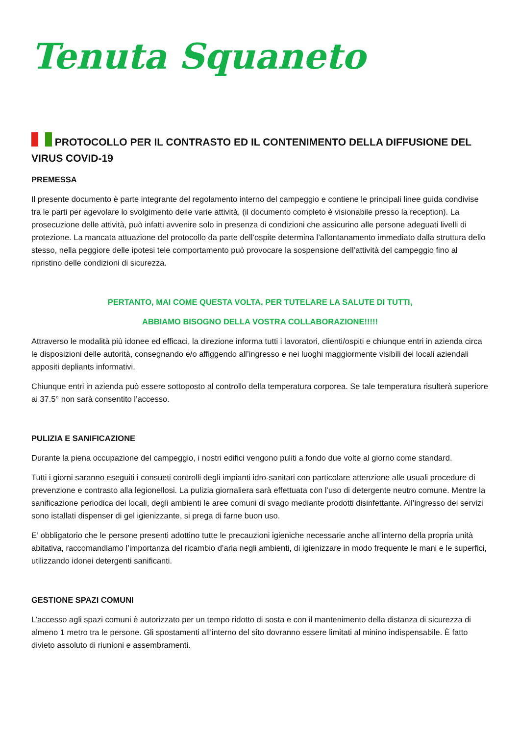Tenuta Squaneto
PROTOCOLLO PER IL CONTRASTO ED IL CONTENIMENTO DELLA DIFFUSIONE DEL VIRUS COVID-19
PREMESSA
Il presente documento è parte integrante del regolamento interno del campeggio e contiene le principali linee guida condivise tra le parti per agevolare lo svolgimento delle varie attività, (il documento completo è visionabile presso la reception). La prosecuzione delle attività, può infatti avvenire solo in presenza di condizioni che assicurino alle persone adeguati livelli di protezione. La mancata attuazione del protocollo da parte dell’ospite determina l’allontanamento immediato dalla struttura dello stesso, nella peggiore delle ipotesi tele comportamento può provocare la sospensione dell’attività del campeggio fino al ripristino delle condizioni di sicurezza.
PERTANTO, MAI COME QUESTA VOLTA, PER TUTELARE LA SALUTE DI TUTTI,
ABBIAMO BISOGNO DELLA VOSTRA COLLABORAZIONE!!!!!
Attraverso le modalità più idonee ed efficaci, la direzione informa tutti i lavoratori, clienti/ospiti e chiunque entri in azienda circa le disposizioni delle autorità, consegnando e/o affiggendo all’ingresso e nei luoghi maggiormente visibili dei locali aziendali appositi depliants informativi.
Chiunque entri in azienda può essere sottoposto al controllo della temperatura corporea. Se tale temperatura risulterà superiore ai 37.5° non sarà consentito l’accesso.
PULIZIA E SANIFICAZIONE
Durante la piena occupazione del campeggio, i nostri edifici vengono puliti a fondo due volte al giorno come standard.
Tutti i giorni saranno eseguiti i consueti controlli degli impianti idro-sanitari con particolare attenzione alle usuali procedure di prevenzione e contrasto alla legionellosi. La pulizia giornaliera sarà effettuata con l’uso di detergente neutro comune. Mentre la sanificazione periodica dei locali, degli ambienti le aree comuni di svago mediante prodotti disinfettante. All’ingresso dei servizi sono istallati dispenser di gel igienizzante, si prega di farne buon uso.
E’ obbligatorio che le persone presenti adottino tutte le precauzioni igieniche necessarie anche all’interno della propria unità abitativa, raccomandiamo l’importanza del ricambio d’aria negli ambienti, di igienizzare in modo frequente le mani e le superfici, utilizzando idonei detergenti sanificanti.
GESTIONE SPAZI COMUNI
L’accesso agli spazi comuni è autorizzato per un tempo ridotto di sosta e con il mantenimento della distanza di sicurezza di almeno 1 metro tra le persone. Gli spostamenti all’interno del sito dovranno essere limitati al minino indispensabile. È fatto divieto assoluto di riunioni e assembramenti.